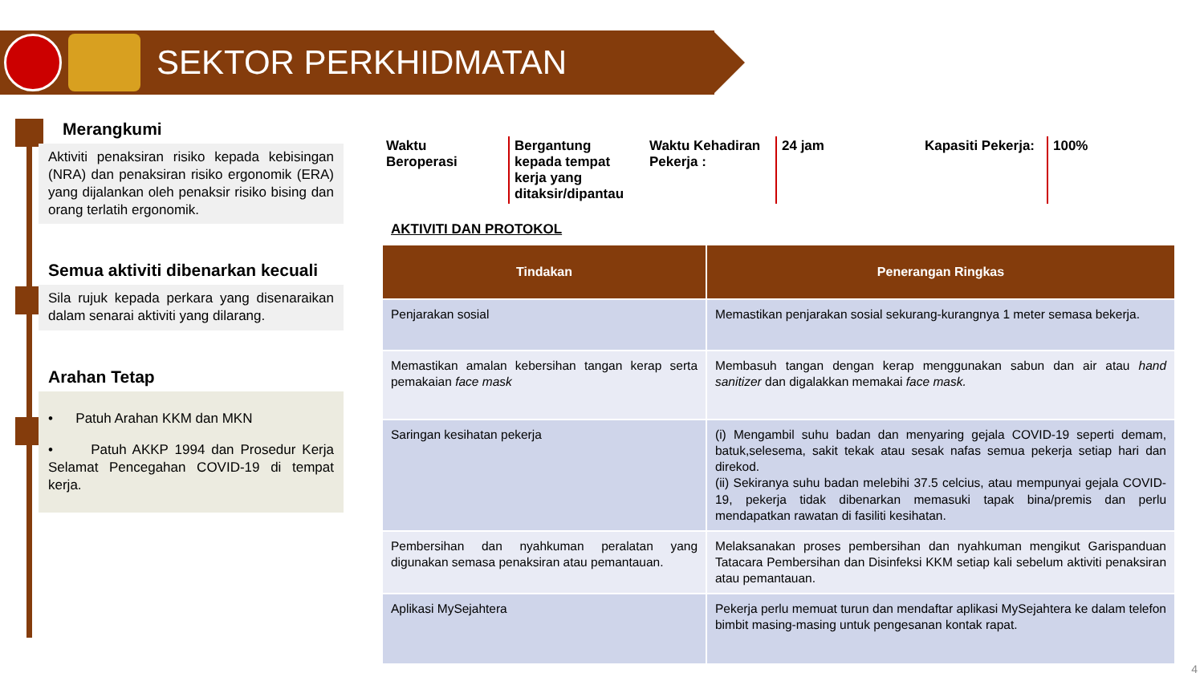SEKTOR PERKHIDMATAN
Merangkumi
Aktiviti penaksiran risiko kepada kebisingan (NRA) dan penaksiran risiko ergonomik (ERA) yang dijalankan oleh penaksir risiko bising dan orang terlatih ergonomik.
Semua aktiviti dibenarkan kecuali
Sila rujuk kepada perkara yang disenaraikan dalam senarai aktiviti yang dilarang.
Arahan Tetap
• Patuh Arahan KKM dan MKN
• Patuh AKKP 1994 dan Prosedur Kerja Selamat Pencegahan COVID-19 di tempat kerja.
Waktu Beroperasi
Bergantung kepada tempat kerja yang ditaksir/dipantau
Waktu Kehadiran Pekerja :
24 jam Kapasiti Pekerja:
100%
AKTIVITI DAN PROTOKOL
| Tindakan | Penerangan Ringkas |
| --- | --- |
| Penjarakan sosial | Memastikan penjarakan sosial sekurang-kurangnya 1 meter semasa bekerja. |
| Memastikan amalan kebersihan tangan kerap serta pemakaian face mask | Membasuh tangan dengan kerap menggunakan sabun dan air atau hand sanitizer dan digalakkan memakai face mask. |
| Saringan kesihatan pekerja | (i) Mengambil suhu badan dan menyaring gejala COVID-19 seperti demam, batuk,selesema, sakit tekak atau sesak nafas semua pekerja setiap hari dan direkod. (ii) Sekiranya suhu badan melebihi 37.5 celcius, atau mempunyai gejala COVID-19, pekerja tidak dibenarkan memasuki tapak bina/premis dan perlu mendapatkan rawatan di fasiliti kesihatan. |
| Pembersihan dan nyahkuman peralatan yang digunakan semasa penaksiran atau pemantauan. | Melaksanakan proses pembersihan dan nyahkuman mengikut Garispanduan Tatacara Pembersihan dan Disinfeksi KKM setiap kali sebelum aktiviti penaksiran atau pemantauan. |
| Aplikasi MySejahtera | Pekerja perlu memuat turun dan mendaftar aplikasi MySejahtera ke dalam telefon bimbit masing-masing untuk pengesanan kontak rapat. |
4